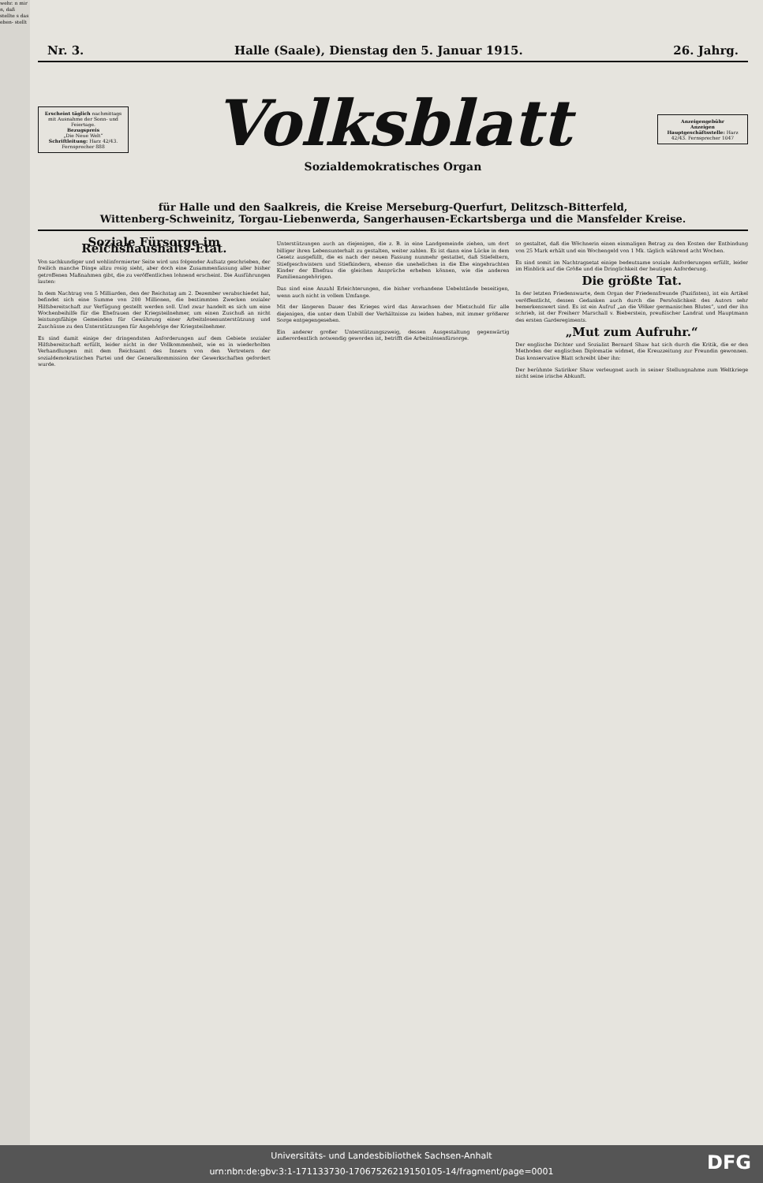wehr. n mir n, daß stellte s das eben- stellt
Nr. 3. Halle (Saale), Dienstag den 5. Januar 1915. 26. Jahrg.
Erscheint täglich nachmittags mit Ausnahme der Sonn- und Feiertage.
Bezugspreis
„Die Neue Welt“
Schriftleitung: Harz 42/43. Fernsprecher 888
Volksblatt
Sozialdemokratisches Organ
Anzeigengebühr
Anzeigen
Hauptgeschäftsstelle: Harz 42/43. Fernsprecher 1047
für Halle und den Saalkreis, die Kreise Merseburg-Querfurt, Delitzsch-Bitterfeld,
Wittenberg-Schweinitz, Torgau-Liebenwerda, Sangerhausen-Eckartsberga und die Mansfelder Kreise.
Soziale Fürsorge im Reichshaushalts-Etat.
Von sachkundiger und wohlinformierter Seite wird uns folgender Aufsatz geschrieben, der freilich manche Dinge allzu rosig sieht, aber doch eine Zusammenfassung aller bisher getroffenen Maßnahmen gibt, die zu veröffentlichen lohnend erscheint. Die Ausführungen lauten:
In dem Nachtrag von 5 Milliarden, den der Reichstag am 2. Dezember verabschiedet hat, befindet sich eine Summe von 200 Millionen, die bestimmten Zwecken sozialer Hilfsbereitschaft zur Verfügung gestellt werden soll. Und zwar handelt es sich um eine Wochenbeihilfe für die Ehefrauen der Kriegsteilnehmer, um einen Zuschuß an nicht leistungsfähige Gemeinden für Gewährung einer Arbeitslosenunterstützung und Zuschüsse zu den Unterstützungen für Angehörige der Kriegsteilnehmer.
Es sind damit einige der dringendsten Anforderungen auf dem Gebiete sozialer Hilfsbereitschaft erfüllt, leider nicht in der Vollkommenheit, wie es in wiederholten Verhandlungen mit dem Reichsamt des Innern von den Vertretern der sozialdemokratischen Partei und der Generalkommission der Gewerkschaften gefordert wurde.
Unterstützungen auch an diejenigen, die z. B. in eine Landgemeinde ziehen, um dort billiger ihren Lebensunterhalt zu gestalten, weiter zahlen. Es ist dann eine Lücke in dem Gesetz ausgefüllt, die es nach der neuen Fassung nunmehr gestattet, daß Stiefeltern, Stiefgeschwistern und Stiefkindern, ebenso die unehelichen in die Ehe eingebrachten Kinder der Ehefrau die gleichen Ansprüche erheben können, wie die anderen Familienangehörigen.
Das sind eine Anzahl Erleichterungen, die bisher vorhandene Uebelstände beseitigen, wenn auch nicht in vollem Umfange.
Mit der längeren Dauer des Krieges wird das Anwachsen der Mietschuld für alle diejenigen, die unter dem Unbill der Verhältnisse zu leiden haben, mit immer größerer Sorge entgegengesehen.
Ein anderer großer Unterstützungszweig, dessen Ausgestaltung gegenwärtig außerordentlich notwendig geworden ist, betrifft die Arbeitslosenfürsorge.
so gestaltet, daß die Wöchnerin einen einmaligen Betrag zu den Kosten der Entbindung von 25 Mark erhält und ein Wochengeld von 1 Mk. täglich während acht Wochen.
Es sind somit im Nachtragsetat einige bedeutsame soziale Anforderungen erfüllt, leider im Hinblick auf die Größe und die Dringlichkeit der heutigen Anforderung.
Die größte Tat.
In der letzten Friedenswarte, dem Organ der Friedensfreunde (Pazifisten), ist ein Artikel veröffentlicht, dessen Gedanken auch durch die Persönlichkeit des Autors sehr bemerkenswert sind. Es ist ein Aufruf „an die Völker germanischen Blutes“, und der ihn schrieb, ist der Freiherr Marschall v. Bieberstein, preußischer Landrat und Hauptmann des ersten Garderegiments.
„Mut zum Aufruhr.“
Der englische Dichter und Sozialist Bernard Shaw hat sich durch die Kritik, die er den Methoden der englischen Diplomatie widmet, die Kreuzzeitung zur Freundin gewonnen. Das konservative Blatt schreibt über ihn:
Der berühmte Satiriker Shaw verleugnet auch in seiner Stellungnahme zum Weltkriege nicht seine irische Abkunft.
Universitäts- und Landesbibliothek Sachsen-Anhalt
urn:nbn:de:gbv:3:1-171133730-17067526219150105-14/fragment/page=0001
DFG